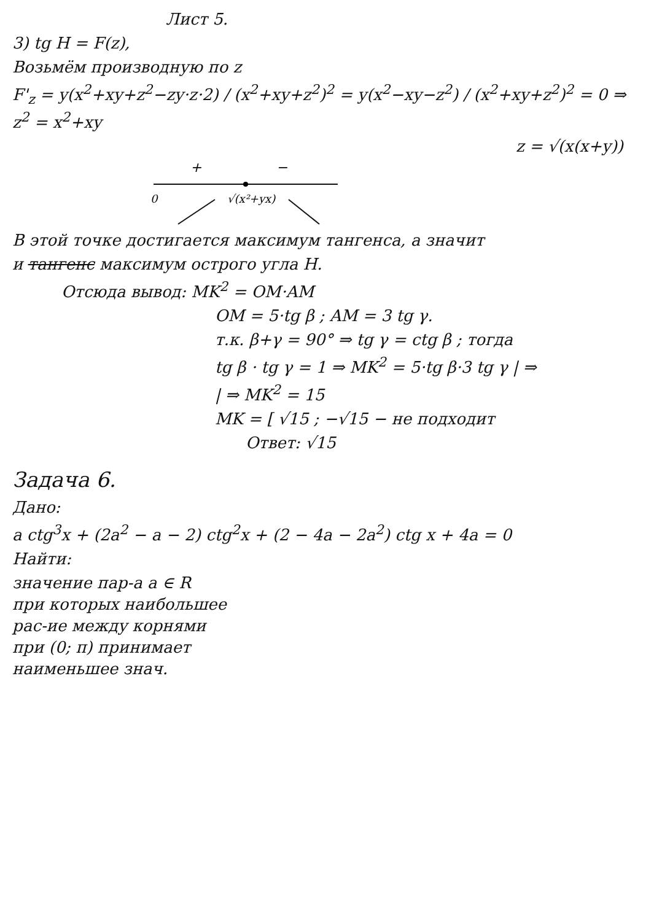Лист 5.
3) tg H = F(z),
Возьмём производную по z
F'<sub>z</sub> = y(x<sup>2</sup>+xy+z<sup>2</sup>−zy·z·2) / (x<sup>2</sup>+xy+z<sup>2</sup>)<sup>2</sup> = y(x<sup>2</sup>−xy−z<sup>2</sup>) / (x<sup>2</sup>+xy+z<sup>2</sup>)<sup>2</sup> = 0 ⇒ z<sup>2</sup> = x<sup>2</sup>+xy
z = √(x(x+y))
+
−
0
√(x²+yx)
В этой точке достигается максимум тангенса, а значит
и тангенс максимум острого угла H.
Отсюда вывод: MK<sup>2</sup> = OM·AM
OM = 5·tg β ; AM = 3 tg γ.
т.к. β+γ = 90° ⇒ tg γ = ctg β ; тогда
tg β · tg γ = 1 ⇒ MK<sup>2</sup> = 5·tg β·3 tg γ | ⇒
| ⇒ MK<sup>2</sup> = 15
MK = [ √15 ; −√15 − не подходит
Ответ: √15
Задача 6.
Дано:
a ctg<sup>3</sup>x + (2a<sup>2</sup> − a − 2) ctg<sup>2</sup>x + (2 − 4a − 2a<sup>2</sup>) ctg x + 4a = 0
Найти:
значение пар-а a ∈ R
при которых наибольшее
рас-ие между корнями
при (0; π) принимает
наименьшее знач.